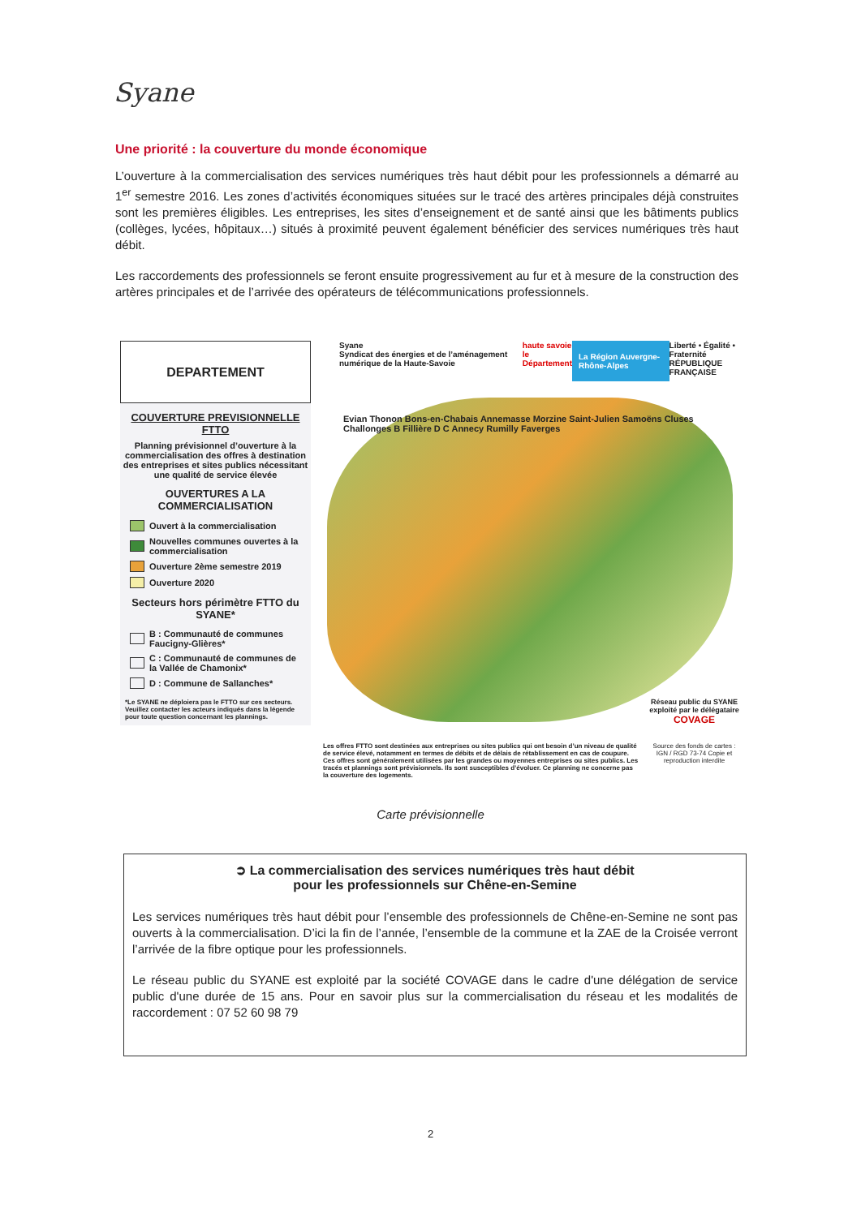Syane
Une priorité : la couverture du monde économique
L’ouverture à la commercialisation des services numériques très haut débit pour les professionnels a démarré au 1<sup>er</sup> semestre 2016. Les zones d’activités économiques situées sur le tracé des artères principales déjà construites sont les premières éligibles. Les entreprises, les sites d’enseignement et de santé ainsi que les bâtiments publics (collèges, lycées, hôpitaux…) situés à proximité peuvent également bénéficier des services numériques très haut débit.
Les raccordements des professionnels se feront ensuite progressivement au fur et à mesure de la construction des artères principales et de l’arrivée des opérateurs de télécommunications professionnels.
DEPARTEMENT
COUVERTURE PREVISIONNELLE FTTO
Planning prévisionnel d’ouverture à la commercialisation des offres à destination des entreprises et sites publics nécessitant une qualité de service élevée
OUVERTURES A LA COMMERCIALISATION
Ouvert à la commercialisation
Nouvelles communes ouvertes à la commercialisation
Ouverture 2ème semestre 2019
Ouverture 2020
Secteurs hors périmètre FTTO du SYANE*
B : Communauté de communes Faucigny-Glières*
C : Communauté de communes de la Vallée de Chamonix*
D : Commune de Sallanches*
*Le SYANE ne déploiera pas le FTTO sur ces secteurs. Veuillez contacter les acteurs indiqués dans la légende pour toute question concernant les plannings.
Syane
Syndicat des énergies et de l’aménagement numérique de la Haute-Savoie haute savoie
le Département La Région Auvergne-Rhône-Alpes Liberté • Égalité • Fraternité
RÉPUBLIQUE FRANÇAISE
Evian Thonon Bons-en-Chabais Annemasse Morzine Saint-Julien Samoëns Cluses Challonges B Fillière D C Annecy Rumilly Faverges
Réseau public du SYANE exploité par le délégataire
COVAGE
Les offres FTTO sont destinées aux entreprises ou sites publics qui ont besoin d’un niveau de qualité de service élevé, notamment en termes de débits et de délais de rétablissement en cas de coupure. Ces offres sont généralement utilisées par les grandes ou moyennes entreprises ou sites publics. Les tracés et plannings sont prévisionnels. Ils sont susceptibles d’évoluer. Ce planning ne concerne pas la couverture des logements.
Source des fonds de cartes : IGN / RGD 73-74 Copie et reproduction interdite
Carte prévisionnelle
➲ La commercialisation des services numériques très haut débit
pour les professionnels sur Chêne-en-Semine
Les services numériques très haut débit pour l’ensemble des professionnels de Chêne-en-Semine ne sont pas ouverts à la commercialisation. D’ici la fin de l’année, l’ensemble de la commune et la ZAE de la Croisée verront l’arrivée de la fibre optique pour les professionnels.
Le réseau public du SYANE est exploité par la société COVAGE dans le cadre d'une délégation de service public d'une durée de 15 ans. Pour en savoir plus sur la commercialisation du réseau et les modalités de raccordement : 07 52 60 98 79
2